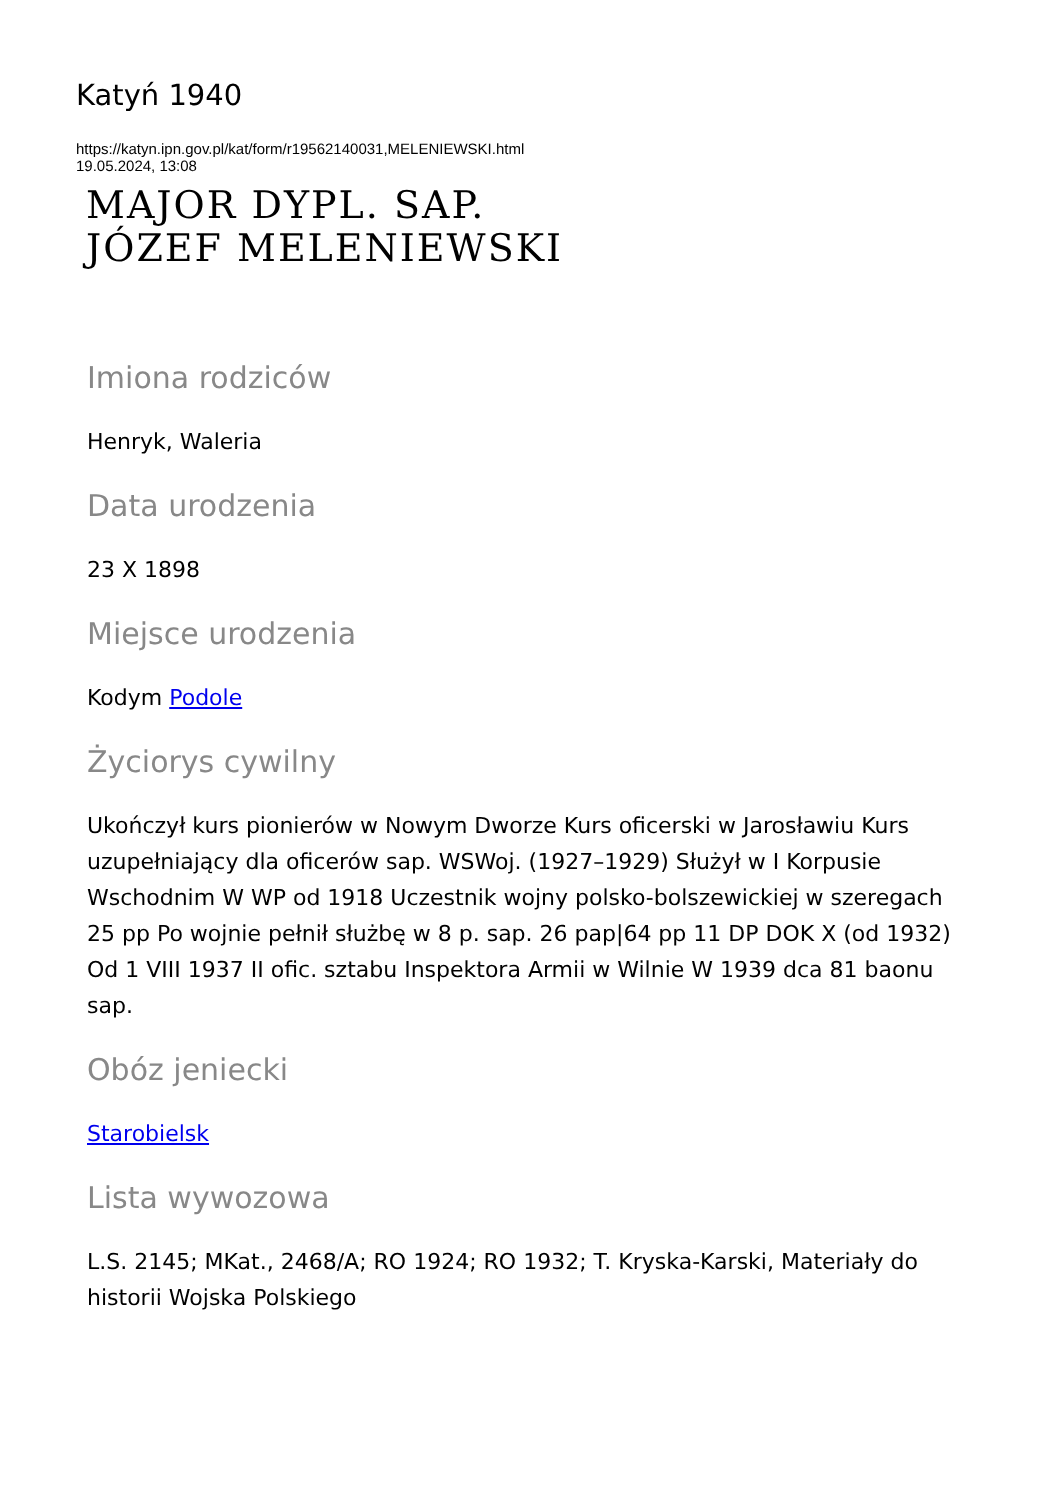Katyń 1940
https://katyn.ipn.gov.pl/kat/form/r19562140031,MELENIEWSKI.html
19.05.2024, 13:08
MAJOR DYPL. SAP.
JÓZEF MELENIEWSKI
Imiona rodziców
Henryk, Waleria
Data urodzenia
23 X 1898
Miejsce urodzenia
Kodym Podole
Życiorys cywilny
Ukończył kurs pionierów w Nowym Dworze Kurs oficerski w Jarosławiu Kurs uzupełniający dla oficerów sap. WSWoj. (1927–1929) Służył w I Korpusie Wschodnim W WP od 1918 Uczestnik wojny polsko-bolszewickiej w szeregach 25 pp Po wojnie pełnił służbę w 8 p. sap. 26 pap|64 pp 11 DP DOK X (od 1932) Od 1 VIII 1937 II ofic. sztabu Inspektora Armii w Wilnie W 1939 dca 81 baonu sap.
Obóz jeniecki
Starobielsk
Lista wywozowa
L.S. 2145; MKat., 2468/A; RO 1924; RO 1932; T. Kryska-Karski, Materiały do historii Wojska Polskiego